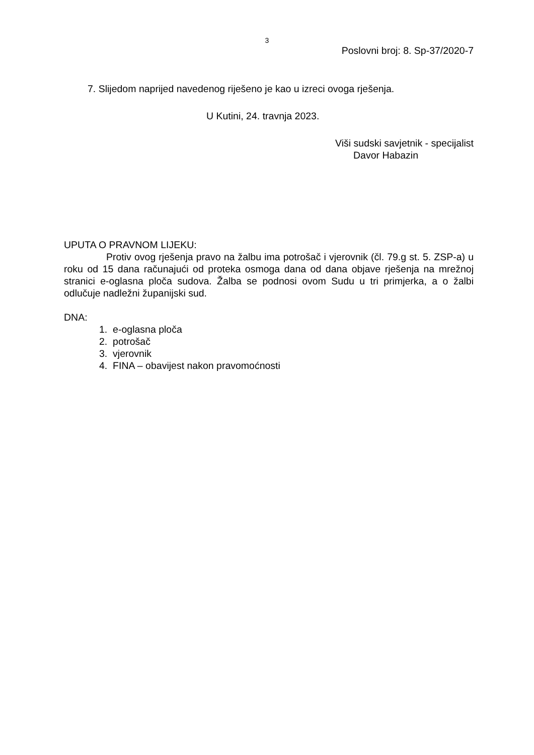3
Poslovni broj: 8. Sp-37/2020-7
7. Slijedom naprijed navedenog riješeno je kao u izreci ovoga rješenja.
U Kutini, 24. travnja 2023.
Viši sudski savjetnik - specijalist
Davor Habazin
UPUTA O PRAVNOM LIJEKU:
Protiv ovog rješenja pravo na žalbu ima potrošač i vjerovnik (čl. 79.g st. 5. ZSP-a) u roku od 15 dana računajući od proteka osmoga dana od dana objave rješenja na mrežnoj stranici e-oglasna ploča sudova. Žalba se podnosi ovom Sudu u tri primjerka, a o žalbi odlučuje nadležni županijski sud.
DNA:
1. e-oglasna ploča
2. potrošač
3. vjerovnik
4. FINA – obavijest nakon pravomoćnosti